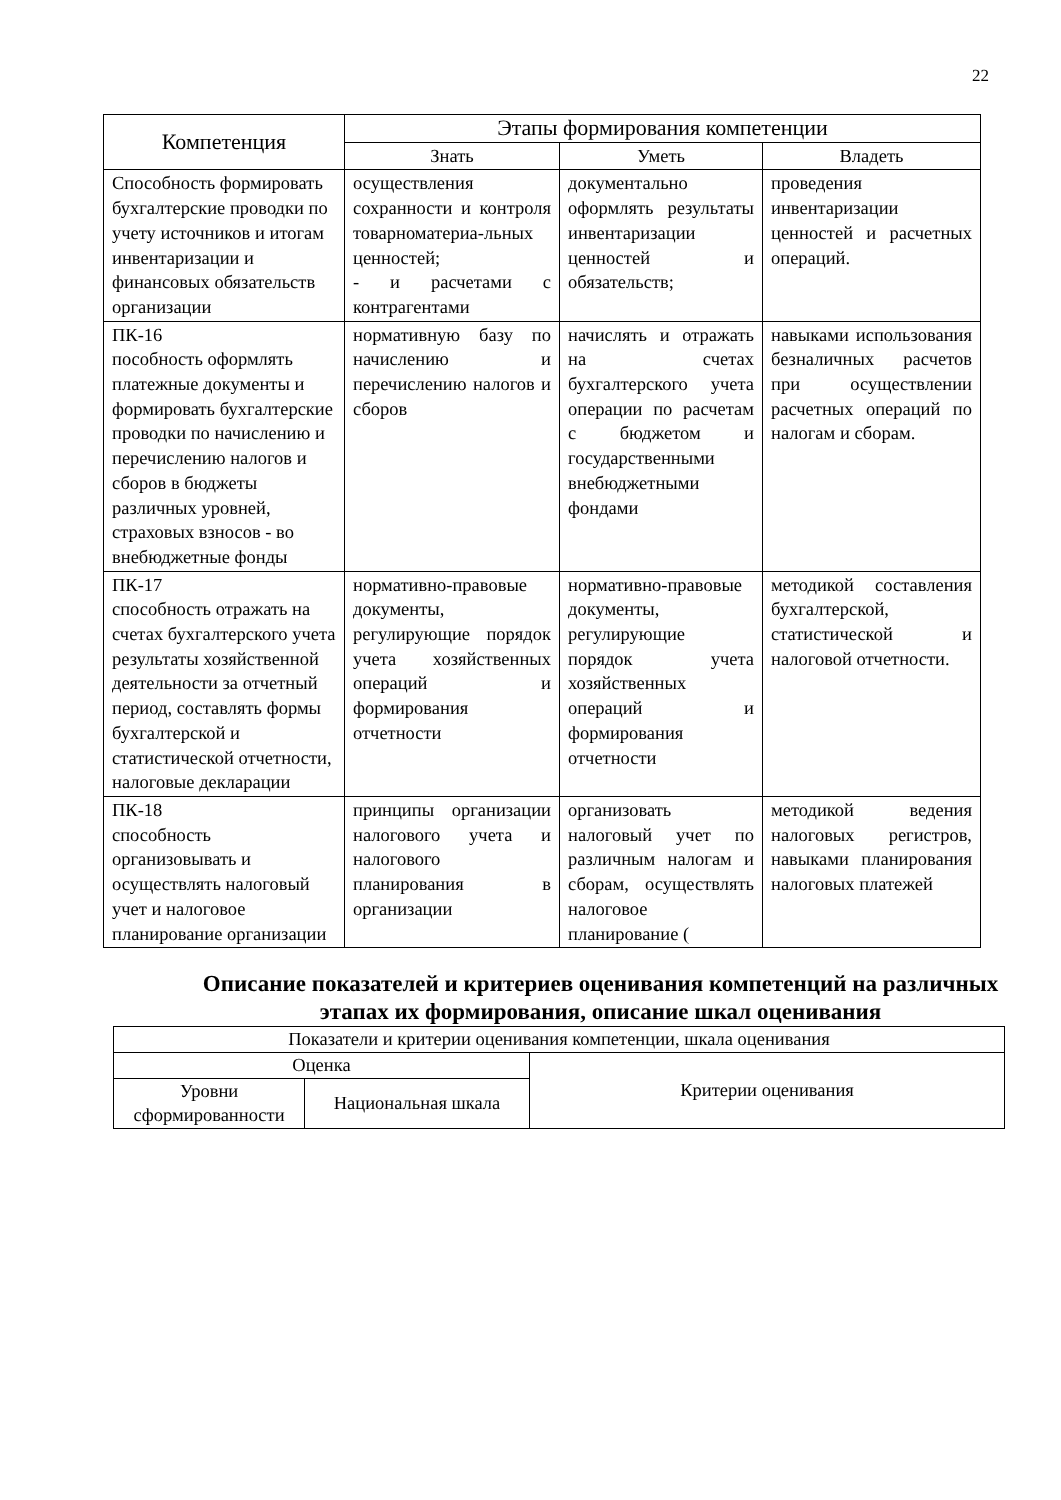22
| Компетенция | Этапы формирования компетенции | | |
| --- | --- | --- | --- |
| | Знать | Уметь | Владеть |
| Способность формировать бухгалтерские проводки по учету источников и итогам инвентаризации и финансовых обязательств организации | осуществления сохранности и контроля товарноматериа-льных ценностей; - и расчетами с контрагентами | документально оформлять результаты инвентаризации ценностей и обязательств; | проведения инвентаризации ценностей и расчетных операций. |
| ПК-16 пособность оформлять платежные документы и формировать бухгалтерские проводки по начислению и перечислению налогов и сборов в бюджеты различных уровней, страховых взносов - во внебюджетные фонды | нормативную базу по начислению и перечислению налогов и сборов | начислять и отражать на счетах бухгалтерского учета операции по расчетам с бюджетом и государственными внебюджетными фондами | навыками использования безналичных расчетов при осуществлении расчетных операций по налогам и сборам. |
| ПК-17 способность отражать на счетах бухгалтерского учета результаты хозяйственной деятельности за отчетный период, составлять формы бухгалтерской и статистической отчетности, налоговые декларации | нормативно-правовые документы, регулирующие порядок учета хозяйственных операций и формирования отчетности | нормативно-правовые документы, регулирующие порядок учета хозяйственных операций и формирования отчетности | методикой составления бухгалтерской, статистической и налоговой отчетности. |
| ПК-18 способность организовывать и осуществлять налоговый учет и налоговое планирование организации | принципы организации налогового учета и налогового планирования в организации | организовать налоговый учет по различным налогам и сборам, осуществлять налоговое планирование ( | методикой ведения налоговых регистров, навыками планирования налоговых платежей |
Описание показателей и критериев оценивания компетенций на различных этапах их формирования, описание шкал оценивания
| Показатели и критерии оценивания компетенции, шкала оценивания | | |
| Оценка | | Критерии оценивания |
| Уровни сформированности | Национальная шкала | |